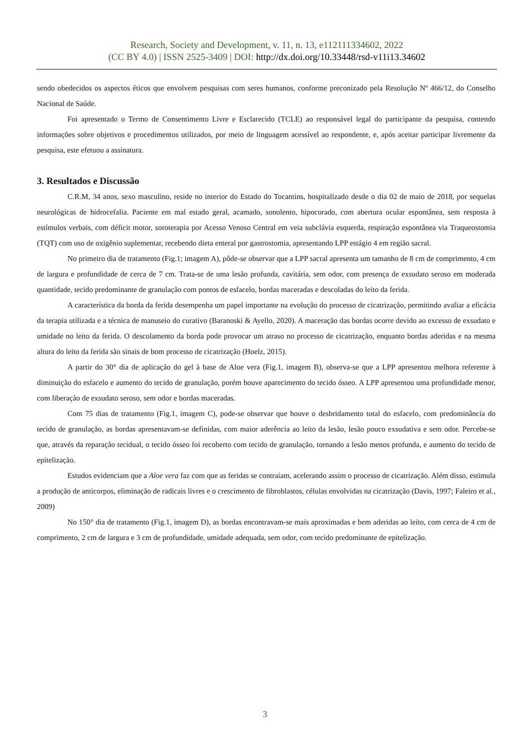Research, Society and Development, v. 11, n. 13, e112111334602, 2022
(CC BY 4.0) | ISSN 2525-3409 | DOI: http://dx.doi.org/10.33448/rsd-v11i13.34602
sendo obedecidos os aspectos éticos que envolvem pesquisas com seres humanos, conforme preconizado pela Resolução Nº 466/12, do Conselho Nacional de Saúde.
Foi apresentado o Termo de Consentimento Livre e Esclarecido (TCLE) ao responsável legal do participante da pesquisa, contendo informações sobre objetivos e procedimentos utilizados, por meio de linguagem acessível ao respondente, e, após aceitar participar livremente da pesquisa, este efetuou a assinatura.
3. Resultados e Discussão
C.R.M, 34 anos, sexo masculino, reside no interior do Estado do Tocantins, hospitalizado desde o dia 02 de maio de 2018, por sequelas neurológicas de hidrocefalia. Paciente em mal estado geral, acamado, sonolento, hipocorado, com abertura ocular espontânea, sem resposta à estímulos verbais, com déficit motor, soroterapia por Acesso Venoso Central em veia subclávia esquerda, respiração espontânea via Traqueostomia (TQT) com uso de oxigênio suplementar, recebendo dieta enteral por gastrostomia, apresentando LPP estágio 4 em região sacral.
No primeiro dia de tratamento (Fig.1; imagem A), pôde-se observar que a LPP sacral apresenta um tamanho de 8 cm de comprimento, 4 cm de largura e profundidade de cerca de 7 cm. Trata-se de uma lesão profunda, cavitária, sem odor, com presença de exsudato seroso em moderada quantidade, tecido predominante de granulação com pontos de esfacelo, bordas maceradas e descoladas do leito da ferida.
A característica da borda da ferida desempenha um papel importante na evolução do processo de cicatrização, permitindo avaliar a eficácia da terapia utilizada e a técnica de manuseio do curativo (Baranoski & Ayello, 2020). A maceração das bordas ocorre devido ao excesso de exsudato e umidade no leito da ferida. O descolamento da borda pode provocar um atraso no processo de cicatrização, enquanto bordas aderidas e na mesma altura do leito da ferida são sinais de bom processo de cicatrização (Hoelz, 2015).
A partir do 30° dia de aplicação do gel à base de Aloe vera (Fig.1, imagem B), observa-se que a LPP apresentou melhora referente à diminuição do esfacelo e aumento do tecido de granulação, porém houve aparecimento do tecido ósseo. A LPP apresentou uma profundidade menor, com liberação de exsudato seroso, sem odor e bordas maceradas.
Com 75 dias de tratamento (Fig.1, imagem C), pode-se observar que houve o desbridamento total do esfacelo, com predominância do tecido de granulação, as bordas apresentavam-se definidas, com maior aderência ao leito da lesão, lesão pouco exsudativa e sem odor. Percebe-se que, através da reparação tecidual, o tecido ósseo foi recoberto com tecido de granulação, tornando a lesão menos profunda, e aumento do tecido de epitelização.
Estudos evidenciam que a Aloe vera faz com que as feridas se contraiam, acelerando assim o processo de cicatrização. Além disso, estimula a produção de anticorpos, eliminação de radicais livres e o crescimento de fibroblastos, células envolvidas na cicatrização (Davis, 1997; Faleiro et al., 2009)
No 150° dia de tratamento (Fig.1, imagem D), as bordas encontravam-se mais aproximadas e bem aderidas ao leito, com cerca de 4 cm de comprimento, 2 cm de largura e 3 cm de profundidade, umidade adequada, sem odor, com tecido predominante de epitelização.
3